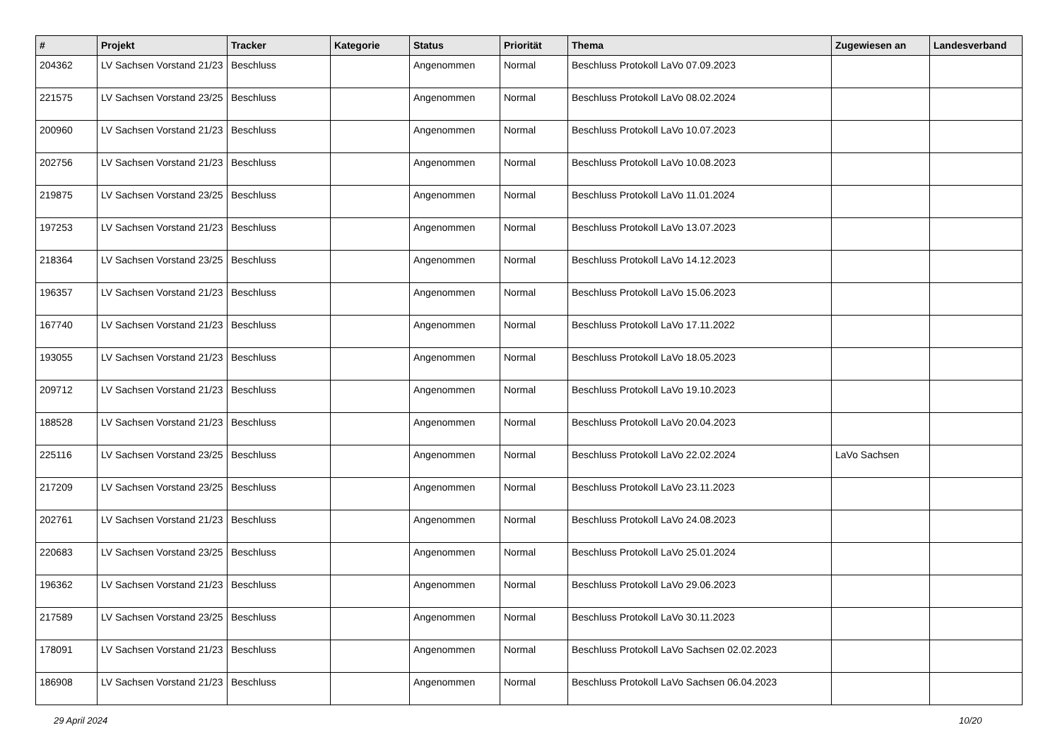| # | Projekt | Tracker | Kategorie | Status | Priorität | Thema | Zugewiesen an | Landesverband |
| --- | --- | --- | --- | --- | --- | --- | --- | --- |
| 204362 | LV Sachsen Vorstand 21/23 | Beschluss | | Angenommen | Normal | Beschluss Protokoll LaVo 07.09.2023 | | |
| 221575 | LV Sachsen Vorstand 23/25 | Beschluss | | Angenommen | Normal | Beschluss Protokoll LaVo 08.02.2024 | | |
| 200960 | LV Sachsen Vorstand 21/23 | Beschluss | | Angenommen | Normal | Beschluss Protokoll LaVo 10.07.2023 | | |
| 202756 | LV Sachsen Vorstand 21/23 | Beschluss | | Angenommen | Normal | Beschluss Protokoll LaVo 10.08.2023 | | |
| 219875 | LV Sachsen Vorstand 23/25 | Beschluss | | Angenommen | Normal | Beschluss Protokoll LaVo 11.01.2024 | | |
| 197253 | LV Sachsen Vorstand 21/23 | Beschluss | | Angenommen | Normal | Beschluss Protokoll LaVo 13.07.2023 | | |
| 218364 | LV Sachsen Vorstand 23/25 | Beschluss | | Angenommen | Normal | Beschluss Protokoll LaVo 14.12.2023 | | |
| 196357 | LV Sachsen Vorstand 21/23 | Beschluss | | Angenommen | Normal | Beschluss Protokoll LaVo 15.06.2023 | | |
| 167740 | LV Sachsen Vorstand 21/23 | Beschluss | | Angenommen | Normal | Beschluss Protokoll LaVo 17.11.2022 | | |
| 193055 | LV Sachsen Vorstand 21/23 | Beschluss | | Angenommen | Normal | Beschluss Protokoll LaVo 18.05.2023 | | |
| 209712 | LV Sachsen Vorstand 21/23 | Beschluss | | Angenommen | Normal | Beschluss Protokoll LaVo 19.10.2023 | | |
| 188528 | LV Sachsen Vorstand 21/23 | Beschluss | | Angenommen | Normal | Beschluss Protokoll LaVo 20.04.2023 | | |
| 225116 | LV Sachsen Vorstand 23/25 | Beschluss | | Angenommen | Normal | Beschluss Protokoll LaVo 22.02.2024 | LaVo Sachsen | |
| 217209 | LV Sachsen Vorstand 23/25 | Beschluss | | Angenommen | Normal | Beschluss Protokoll LaVo 23.11.2023 | | |
| 202761 | LV Sachsen Vorstand 21/23 | Beschluss | | Angenommen | Normal | Beschluss Protokoll LaVo 24.08.2023 | | |
| 220683 | LV Sachsen Vorstand 23/25 | Beschluss | | Angenommen | Normal | Beschluss Protokoll LaVo 25.01.2024 | | |
| 196362 | LV Sachsen Vorstand 21/23 | Beschluss | | Angenommen | Normal | Beschluss Protokoll LaVo 29.06.2023 | | |
| 217589 | LV Sachsen Vorstand 23/25 | Beschluss | | Angenommen | Normal | Beschluss Protokoll LaVo 30.11.2023 | | |
| 178091 | LV Sachsen Vorstand 21/23 | Beschluss | | Angenommen | Normal | Beschluss Protokoll LaVo Sachsen 02.02.2023 | | |
| 186908 | LV Sachsen Vorstand 21/23 | Beschluss | | Angenommen | Normal | Beschluss Protokoll LaVo Sachsen 06.04.2023 | | |
29 April 2024 10/20